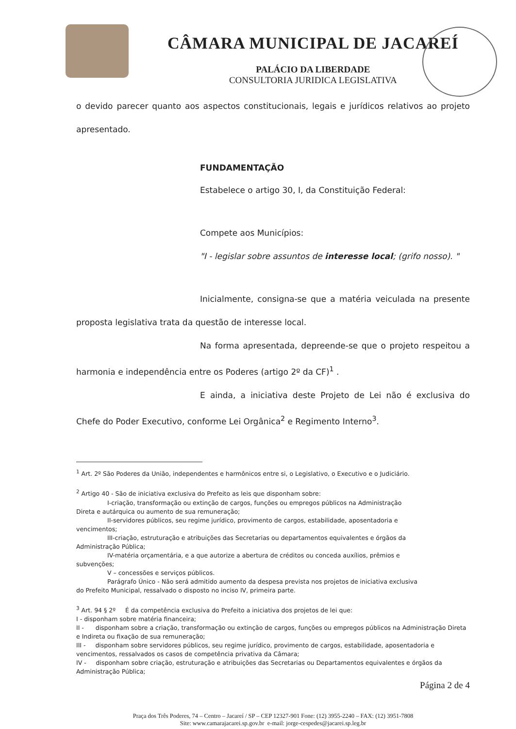CÂMARA MUNICIPAL DE JACAREÍ
PALÁCIO DA LIBERDADE
CONSULTORIA JURIDICA LEGISLATIVA
o devido parecer quanto aos aspectos constitucionais, legais e jurídicos relativos ao projeto apresentado.
FUNDAMENTAÇÃO
Estabelece o artigo 30, I, da Constituição Federal:
Compete aos Municípios:
"I - legislar sobre assuntos de interesse local; (grifo nosso). "
Inicialmente, consigna-se que a matéria veiculada na presente proposta legislativa trata da questão de interesse local.
Na forma apresentada, depreende-se que o projeto respeitou a harmonia e independência entre os Poderes (artigo 2º da CF)<sup>1</sup> .
E ainda, a iniciativa deste Projeto de Lei não é exclusiva do Chefe do Poder Executivo, conforme Lei Orgânica<sup>2</sup> e Regimento Interno<sup>3</sup>.
<sup>1</sup> Art. 2º São Poderes da União, independentes e harmônicos entre si, o Legislativo, o Executivo e o Judiciário.
<sup>2</sup> Artigo 40 - São de iniciativa exclusiva do Prefeito as leis que disponham sobre:
I-criação, transformação ou extinção de cargos, funções ou empregos públicos na Administração
Direta e autárquica ou aumento de sua remuneração;
II-servidores públicos, seu regime jurídico, provimento de cargos, estabilidade, aposentadoria e
vencimentos;
III-criação, estruturação e atribuições das Secretarias ou departamentos equivalentes e órgãos da
Administração Pública;
IV-matéria orçamentária, e a que autorize a abertura de créditos ou conceda auxílios, prêmios e
subvenções;
V – concessões e serviços públicos.
Parágrafo Único - Não será admitido aumento da despesa prevista nos projetos de iniciativa exclusiva
do Prefeito Municipal, ressalvado o disposto no inciso IV, primeira parte.
<sup>3</sup> Art. 94 § 2º É da competência exclusiva do Prefeito a iniciativa dos projetos de lei que:
I - disponham sobre matéria financeira;
II - disponham sobre a criação, transformação ou extinção de cargos, funções ou empregos públicos na Administração Direta e Indireta ou fixação de sua remuneração;
III - disponham sobre servidores públicos, seu regime jurídico, provimento de cargos, estabilidade, aposentadoria e vencimentos, ressalvados os casos de competência privativa da Câmara;
IV - disponham sobre criação, estruturação e atribuições das Secretarias ou Departamentos equivalentes e órgãos da Administração Pública;
Página 2 de 4
Praça dos Três Poderes, 74 – Centro – Jacareí / SP – CEP 12327-901 Fone: (12) 3955-2240 – FAX: (12) 3951-7808
Site: www.camarajacarei.sp.gov.br e-mail: jorge-cespedes@jacarei.sp.leg.br